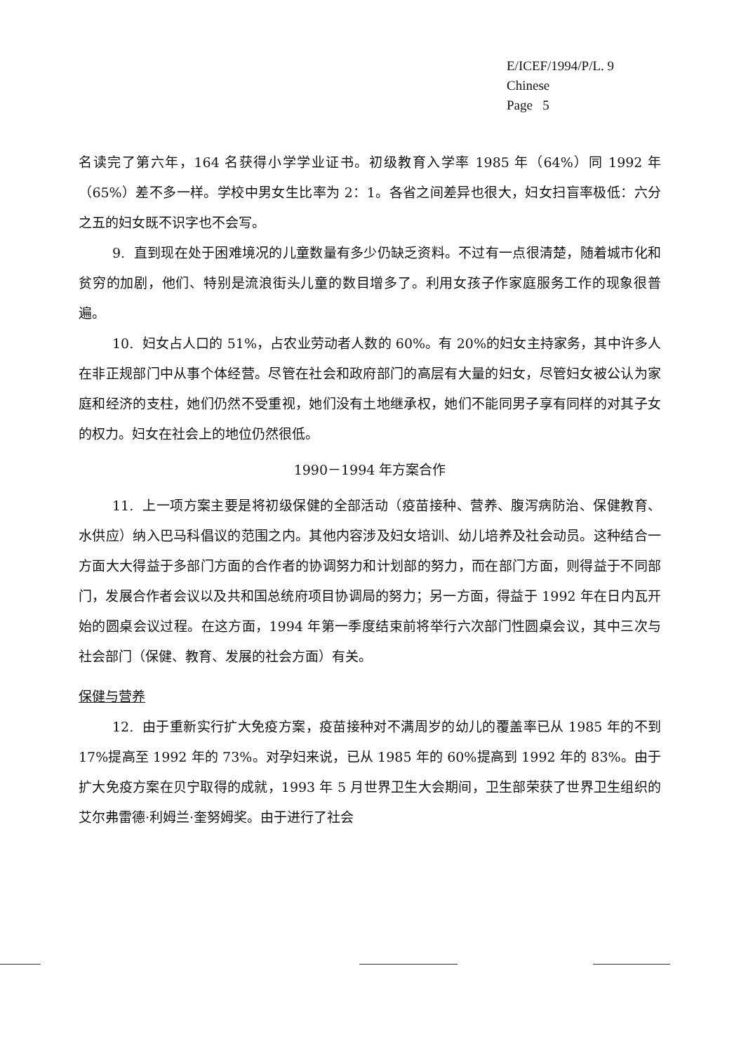E/ICEF/1994/P/L. 9
Chinese
Page 5
名读完了第六年，164 名获得小学学业证书。初级教育入学率 1985 年（64%）同 1992 年（65%）差不多一样。学校中男女生比率为 2：1。各省之间差异也很大，妇女扫盲率极低：六分之五的妇女既不识字也不会写。
9. 直到现在处于困难境况的儿童数量有多少仍缺乏资料。不过有一点很清楚，随着城市化和贫穷的加剧，他们、特别是流浪街头儿童的数目增多了。利用女孩子作家庭服务工作的现象很普遍。
10. 妇女占人口的 51%，占农业劳动者人数的 60%。有 20%的妇女主持家务，其中许多人在非正规部门中从事个体经营。尽管在社会和政府部门的高层有大量的妇女，尽管妇女被公认为家庭和经济的支柱，她们仍然不受重视，她们没有土地继承权，她们不能同男子享有同样的对其子女的权力。妇女在社会上的地位仍然很低。
1990－1994 年方案合作
11. 上一项方案主要是将初级保健的全部活动（疫苗接种、营养、腹泻病防治、保健教育、水供应）纳入巴马科倡议的范围之内。其他内容涉及妇女培训、幼儿培养及社会动员。这种结合一方面大大得益于多部门方面的合作者的协调努力和计划部的努力，而在部门方面，则得益于不同部门，发展合作者会议以及共和国总统府项目协调局的努力；另一方面，得益于 1992 年在日内瓦开始的圆桌会议过程。在这方面，1994 年第一季度结束前将举行六次部门性圆桌会议，其中三次与社会部门（保健、教育、发展的社会方面）有关。
保健与营养
12. 由于重新实行扩大免疫方案，疫苗接种对不满周岁的幼儿的覆盖率已从 1985 年的不到 17%提高至 1992 年的 73%。对孕妇来说，已从 1985 年的 60%提高到 1992 年的 83%。由于扩大免疫方案在贝宁取得的成就，1993 年 5 月世界卫生大会期间，卫生部荣获了世界卫生组织的艾尔弗雷德·利姆兰·奎努姆奖。由于进行了社会